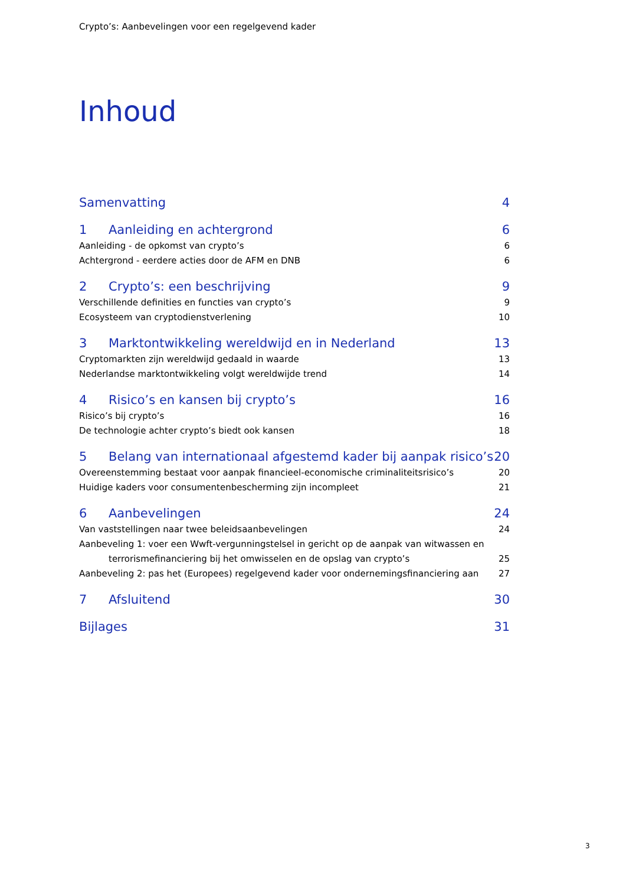Crypto’s: Aanbevelingen voor een regelgevend kader
Inhoud
Samenvatting 4
1 Aanleiding en achtergrond 6
Aanleiding - de opkomst van crypto’s 6
Achtergrond - eerdere acties door de AFM en DNB 6
2 Crypto’s: een beschrijving 9
Verschillende definities en functies van crypto’s 9
Ecosysteem van cryptodienstverlening 10
3 Marktontwikkeling wereldwijd en in Nederland 13
Cryptomarkten zijn wereldwijd gedaald in waarde 13
Nederlandse marktontwikkeling volgt wereldwijde trend 14
4 Risico’s en kansen bij crypto’s 16
Risico’s bij crypto’s 16
De technologie achter crypto’s biedt ook kansen 18
5 Belang van internationaal afgestemd kader bij aanpak risico’s 20
Overeenstemming bestaat voor aanpak financieel-economische criminaliteitsrisico’s 20
Huidige kaders voor consumentenbescherming zijn incompleet 21
6 Aanbevelingen 24
Van vaststellingen naar twee beleidsaanbevelingen 24
Aanbeveling 1: voer een Wwft-vergunningstelsel in gericht op de aanpak van witwassen en
terrorismefinanciering bij het omwisselen en de opslag van crypto’s 25
Aanbeveling 2: pas het (Europees) regelgevend kader voor ondernemingsfinanciering aan 27
7 Afsluitend 30
Bijlages 31
3